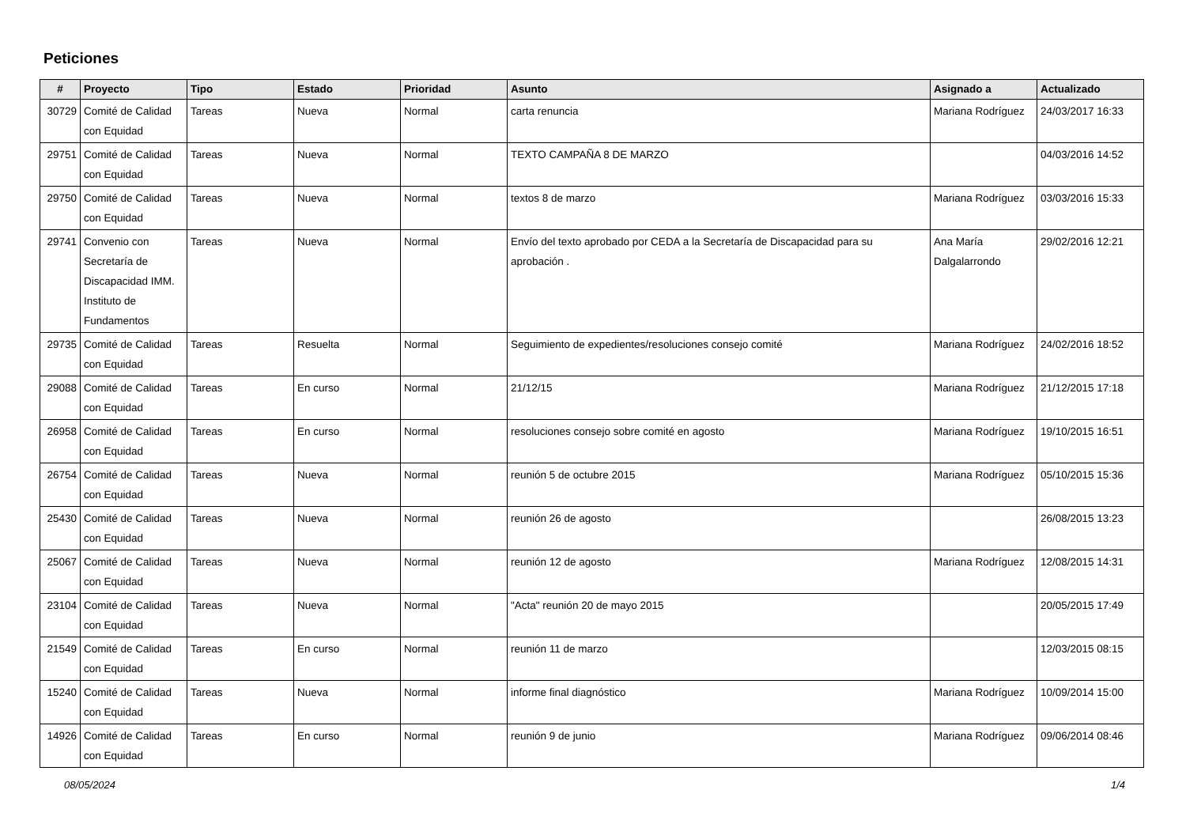Peticiones
| # | Proyecto | Tipo | Estado | Prioridad | Asunto | Asignado a | Actualizado |
| --- | --- | --- | --- | --- | --- | --- | --- |
| 30729 | Comité de Calidad con Equidad | Tareas | Nueva | Normal | carta renuncia | Mariana Rodríguez | 24/03/2017 16:33 |
| 29751 | Comité de Calidad con Equidad | Tareas | Nueva | Normal | TEXTO CAMPAÑA 8 DE MARZO | | 04/03/2016 14:52 |
| 29750 | Comité de Calidad con Equidad | Tareas | Nueva | Normal | textos 8 de marzo | Mariana Rodríguez | 03/03/2016 15:33 |
| 29741 | Convenio con Secretaría de Discapacidad IMM. Instituto de Fundamentos | Tareas | Nueva | Normal | Envío del texto aprobado por CEDA a la Secretaría de Discapacidad para su aprobación . | Ana María Dalgalarrondo | 29/02/2016 12:21 |
| 29735 | Comité de Calidad con Equidad | Tareas | Resuelta | Normal | Seguimiento de expedientes/resoluciones consejo comité | Mariana Rodríguez | 24/02/2016 18:52 |
| 29088 | Comité de Calidad con Equidad | Tareas | En curso | Normal | 21/12/15 | Mariana Rodríguez | 21/12/2015 17:18 |
| 26958 | Comité de Calidad con Equidad | Tareas | En curso | Normal | resoluciones consejo sobre comité en agosto | Mariana Rodríguez | 19/10/2015 16:51 |
| 26754 | Comité de Calidad con Equidad | Tareas | Nueva | Normal | reunión 5 de octubre 2015 | Mariana Rodríguez | 05/10/2015 15:36 |
| 25430 | Comité de Calidad con Equidad | Tareas | Nueva | Normal | reunión 26 de agosto | | 26/08/2015 13:23 |
| 25067 | Comité de Calidad con Equidad | Tareas | Nueva | Normal | reunión 12 de agosto | Mariana Rodríguez | 12/08/2015 14:31 |
| 23104 | Comité de Calidad con Equidad | Tareas | Nueva | Normal | "Acta" reunión 20 de mayo 2015 | | 20/05/2015 17:49 |
| 21549 | Comité de Calidad con Equidad | Tareas | En curso | Normal | reunión 11 de marzo | | 12/03/2015 08:15 |
| 15240 | Comité de Calidad con Equidad | Tareas | Nueva | Normal | informe final diagnóstico | Mariana Rodríguez | 10/09/2014 15:00 |
| 14926 | Comité de Calidad con Equidad | Tareas | En curso | Normal | reunión 9 de junio | Mariana Rodríguez | 09/06/2014 08:46 |
08/05/2024 1/4